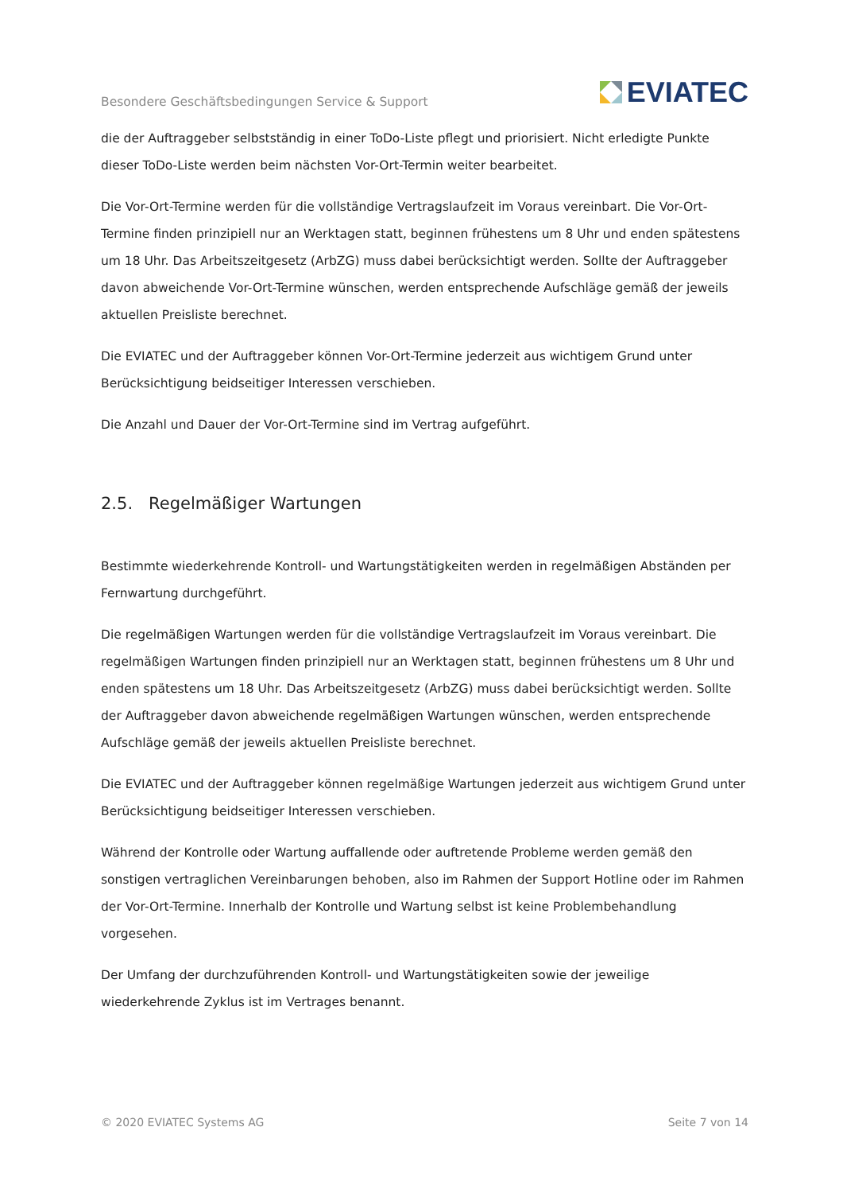Besondere Geschäftsbedingungen Service & Support EVIATEC
die der Auftraggeber selbstständig in einer ToDo-Liste pflegt und priorisiert. Nicht erledigte Punkte dieser ToDo-Liste werden beim nächsten Vor-Ort-Termin weiter bearbeitet.
Die Vor-Ort-Termine werden für die vollständige Vertragslaufzeit im Voraus vereinbart. Die Vor-Ort-Termine finden prinzipiell nur an Werktagen statt, beginnen frühestens um 8 Uhr und enden spätestens um 18 Uhr. Das Arbeitszeitgesetz (ArbZG) muss dabei berücksichtigt werden. Sollte der Auftraggeber davon abweichende Vor-Ort-Termine wünschen, werden entsprechende Aufschläge gemäß der jeweils aktuellen Preisliste berechnet.
Die EVIATEC und der Auftraggeber können Vor-Ort-Termine jederzeit aus wichtigem Grund unter Berücksichtigung beidseitiger Interessen verschieben.
Die Anzahl und Dauer der Vor-Ort-Termine sind im Vertrag aufgeführt.
2.5. Regelmäßiger Wartungen
Bestimmte wiederkehrende Kontroll- und Wartungstätigkeiten werden in regelmäßigen Abständen per Fernwartung durchgeführt.
Die regelmäßigen Wartungen werden für die vollständige Vertragslaufzeit im Voraus vereinbart. Die regelmäßigen Wartungen finden prinzipiell nur an Werktagen statt, beginnen frühestens um 8 Uhr und enden spätestens um 18 Uhr. Das Arbeitszeitgesetz (ArbZG) muss dabei berücksichtigt werden. Sollte der Auftraggeber davon abweichende regelmäßigen Wartungen wünschen, werden entsprechende Aufschläge gemäß der jeweils aktuellen Preisliste berechnet.
Die EVIATEC und der Auftraggeber können regelmäßige Wartungen jederzeit aus wichtigem Grund unter Berücksichtigung beidseitiger Interessen verschieben.
Während der Kontrolle oder Wartung auffallende oder auftretende Probleme werden gemäß den sonstigen vertraglichen Vereinbarungen behoben, also im Rahmen der Support Hotline oder im Rahmen der Vor-Ort-Termine. Innerhalb der Kontrolle und Wartung selbst ist keine Problembehandlung vorgesehen.
Der Umfang der durchzuführenden Kontroll- und Wartungstätigkeiten sowie der jeweilige wiederkehrende Zyklus ist im Vertrages benannt.
© 2020 EVIATEC Systems AG Seite 7 von 14